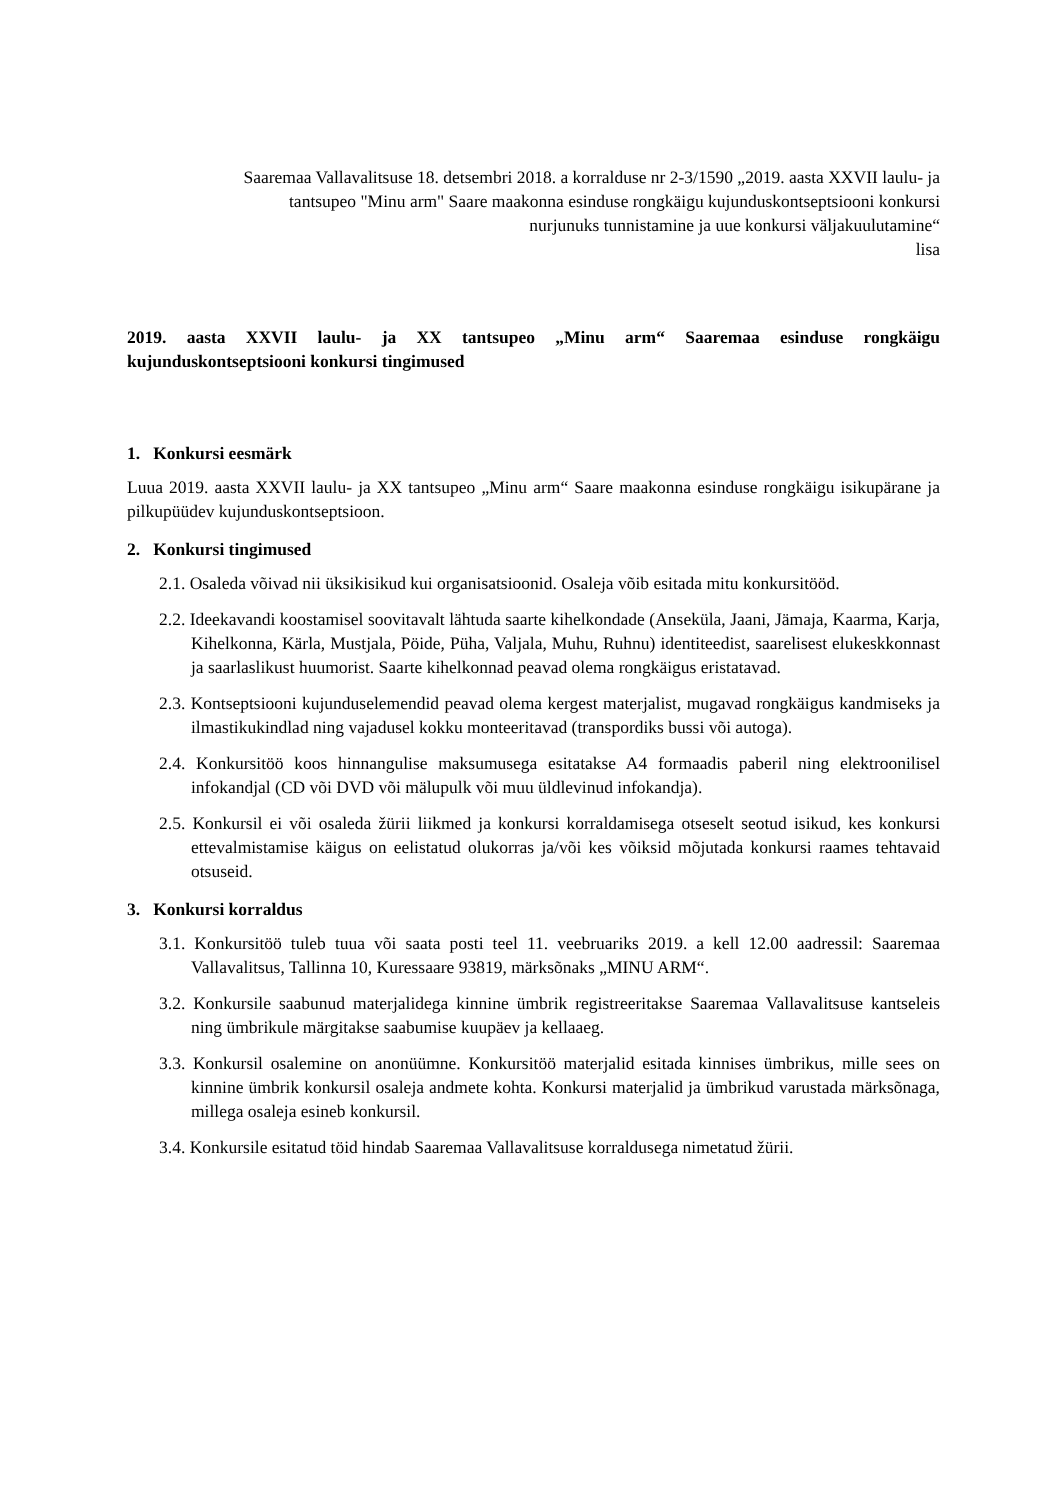Saaremaa Vallavalitsuse 18. detsembri 2018. a korralduse nr 2-3/1590 „2019. aasta XXVII laulu- ja tantsupeo "Minu arm" Saare maakonna esinduse rongkäigu kujunduskontseptsiooni konkursi nurjunuks tunnistamine ja uue konkursi väljakuulutamine“
lisa
2019. aasta XXVII laulu- ja XX tantsupeo „Minu arm“ Saaremaa esinduse rongkäigu kujunduskontseptsiooni konkursi tingimused
1. Konkursi eesmärk
Luua 2019. aasta XXVII laulu- ja XX tantsupeo „Minu arm“ Saare maakonna esinduse rongkäigu isikupärane ja pilkupüüdev kujunduskontseptsioon.
2. Konkursi tingimused
2.1. Osaleda võivad nii üksikisikud kui organisatsioonid. Osaleja võib esitada mitu konkursitööd.
2.2. Ideekavandi koostamisel soovitavalt lähtuda saarte kihelkondade (Anseküla, Jaani, Jämaja, Kaarma, Karja, Kihelkonna, Kärla, Mustjala, Pöide, Püha, Valjala, Muhu, Ruhnu) identiteedist, saarelisest elukeskkonnast ja saarlaslikust huumorist. Saarte kihelkonnad peavad olema rongkäigus eristatavad.
2.3. Kontseptsiooni kujunduselemendid peavad olema kergest materjalist, mugavad rongkäigus kandmiseks ja ilmastikukindlad ning vajadusel kokku monteeritavad (transpordiks bussi või autoga).
2.4. Konkursitöö koos hinnangulise maksumusega esitatakse A4 formaadis paberil ning elektroonilisel infokandjal (CD või DVD või mälupulk või muu üldlevinud infokandja).
2.5. Konkursil ei või osaleda žürii liikmed ja konkursi korraldamisega otseselt seotud isikud, kes konkursi ettevalmistamise käigus on eelistatud olukorras ja/või kes võiksid mõjutada konkursi raames tehtavaid otsuseid.
3. Konkursi korraldus
3.1. Konkursitöö tuleb tuua või saata posti teel 11. veebruariks 2019. a kell 12.00 aadressil: Saaremaa Vallavalitsus, Tallinna 10, Kuressaare 93819, märksõnaks „MINU ARM“.
3.2. Konkursile saabunud materjalidega kinnine ümbrik registreeritakse Saaremaa Vallavalitsuse kantseleis ning ümbrikule märgitakse saabumise kuupäev ja kellaaeg.
3.3. Konkursil osalemine on anonüümne. Konkursitöö materjalid esitada kinnises ümbrikus, mille sees on kinnine ümbrik konkursil osaleja andmete kohta. Konkursi materjalid ja ümbrikud varustada märksõnaga, millega osaleja esineb konkursil.
3.4. Konkursile esitatud töid hindab Saaremaa Vallavalitsuse korraldusega nimetatud žürii.